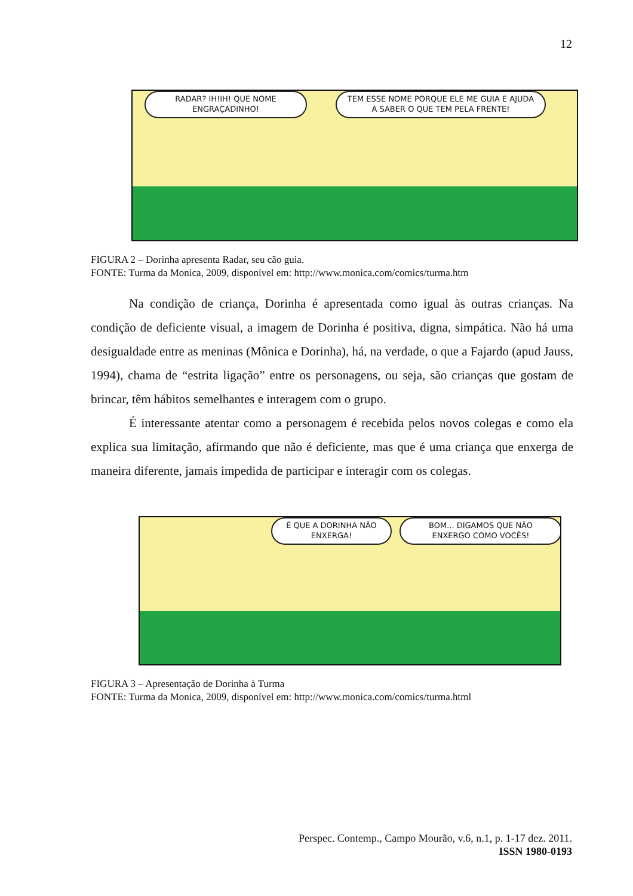12
RADAR? IH!IH! QUE NOME ENGRAÇADINHO!
TEM ESSE NOME PORQUE ELE ME GUIA E AJUDA A SABER O QUE TEM PELA FRENTE!
FIGURA 2 – Dorinha apresenta Radar, seu cão guia.
FONTE: Turma da Monica, 2009, disponível em: http://www.monica.com/comics/turma.htm
Na condição de criança, Dorinha é apresentada como igual às outras crianças. Na condição de deficiente visual, a imagem de Dorinha é positiva, digna, simpática. Não há uma desigualdade entre as meninas (Mônica e Dorinha), há, na verdade, o que a Fajardo (apud Jauss, 1994), chama de “estrita ligação” entre os personagens, ou seja, são crianças que gostam de brincar, têm hábitos semelhantes e interagem com o grupo.
É interessante atentar como a personagem é recebida pelos novos colegas e como ela explica sua limitação, afirmando que não é deficiente, mas que é uma criança que enxerga de maneira diferente, jamais impedida de participar e interagir com os colegas.
É QUE A DORINHA NÃO ENXERGA!
BOM... DIGAMOS QUE NÃO ENXERGO COMO VOCÊS!
FIGURA 3 – Apresentação de Dorinha à Turma
FONTE: Turma da Monica, 2009, disponível em: http://www.monica.com/comics/turma.html
Perspec. Contemp., Campo Mourão, v.6, n.1, p. 1-17 dez. 2011.
ISSN 1980-0193